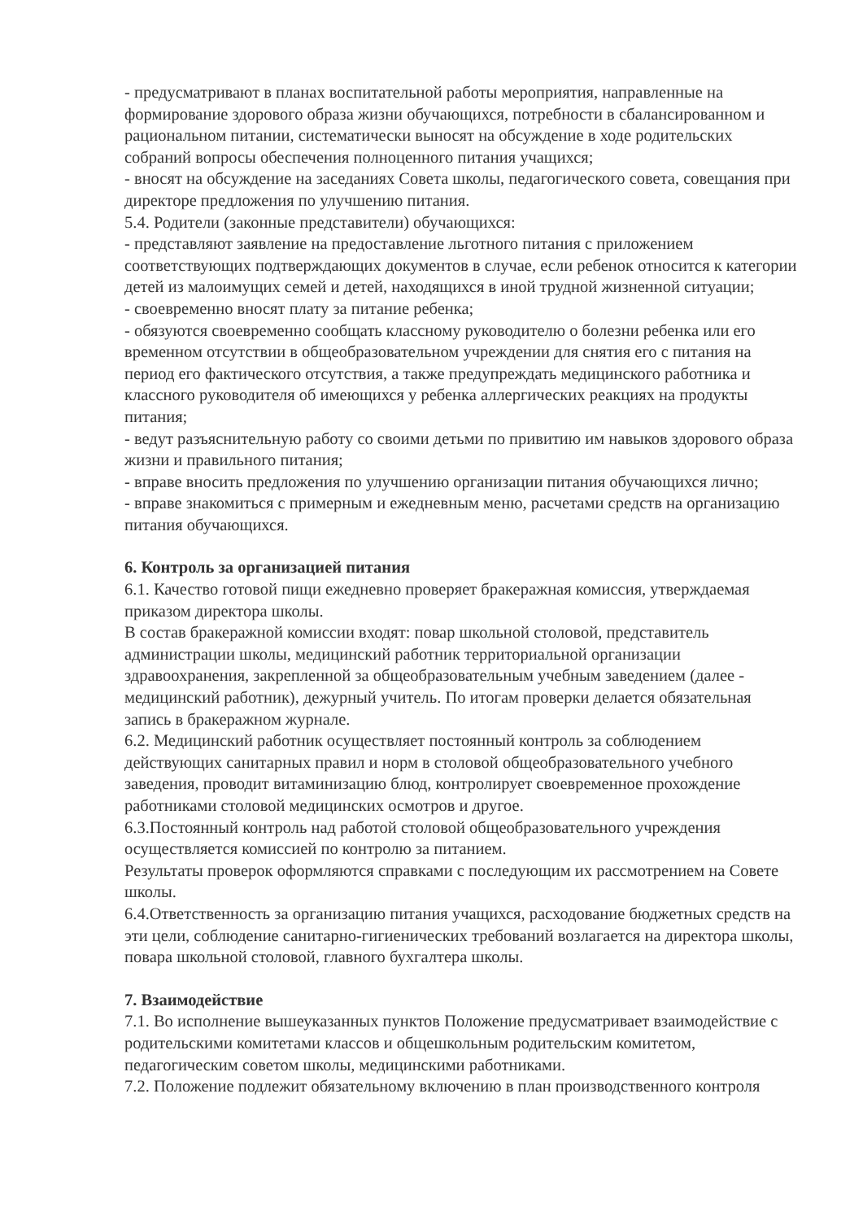- предусматривают в планах воспитательной работы мероприятия, направленные на формирование здорового образа жизни обучающихся, потребности в сбалансированном и рациональном питании, систематически выносят на обсуждение в ходе родительских собраний вопросы обеспечения полноценного питания учащихся;
- вносят на обсуждение на заседаниях Совета школы, педагогического совета, совещания при директоре предложения по улучшению питания.
5.4. Родители (законные представители) обучающихся:
- представляют заявление на предоставление льготного питания с приложением соответствующих подтверждающих документов в случае, если ребенок относится к категории детей из малоимущих семей и детей, находящихся в иной трудной жизненной ситуации;
- своевременно вносят плату за питание ребенка;
- обязуются своевременно сообщать классному руководителю о болезни ребенка или его временном отсутствии в общеобразовательном учреждении для снятия его с питания на период его фактического отсутствия, а также предупреждать медицинского работника и классного руководителя об имеющихся у ребенка аллергических реакциях на продукты питания;
- ведут разъяснительную работу со своими детьми по привитию им навыков здорового образа жизни и правильного питания;
- вправе вносить предложения по улучшению организации питания обучающихся лично;
- вправе знакомиться с примерным и ежедневным меню, расчетами средств на организацию питания обучающихся.
6. Контроль за организацией питания
6.1. Качество готовой пищи ежедневно проверяет бракеражная комиссия, утверждаемая приказом директора школы.
В состав бракеражной комиссии входят: повар школьной столовой, представитель администрации школы, медицинский работник территориальной организации здравоохранения, закрепленной за общеобразовательным учебным заведением (далее - медицинский работник), дежурный учитель. По итогам проверки делается обязательная запись в бракеражном журнале.
6.2. Медицинский работник осуществляет постоянный контроль за соблюдением действующих санитарных правил и норм в столовой общеобразовательного учебного заведения, проводит витаминизацию блюд, контролирует своевременное прохождение работниками столовой медицинских осмотров и другое.
6.3.Постоянный контроль над работой столовой общеобразовательного учреждения осуществляется комиссией по контролю за питанием.
Результаты проверок оформляются справками с последующим их рассмотрением на Совете школы.
6.4.Ответственность за организацию питания учащихся, расходование бюджетных средств на эти цели, соблюдение санитарно-гигиенических требований возлагается на директора школы, повара школьной столовой, главного бухгалтера школы.
7. Взаимодействие
7.1. Во исполнение вышеуказанных пунктов Положение предусматривает взаимодействие с родительскими комитетами классов и общешкольным родительским комитетом, педагогическим советом школы, медицинскими работниками.
7.2. Положение подлежит обязательному включению в план производственного контроля